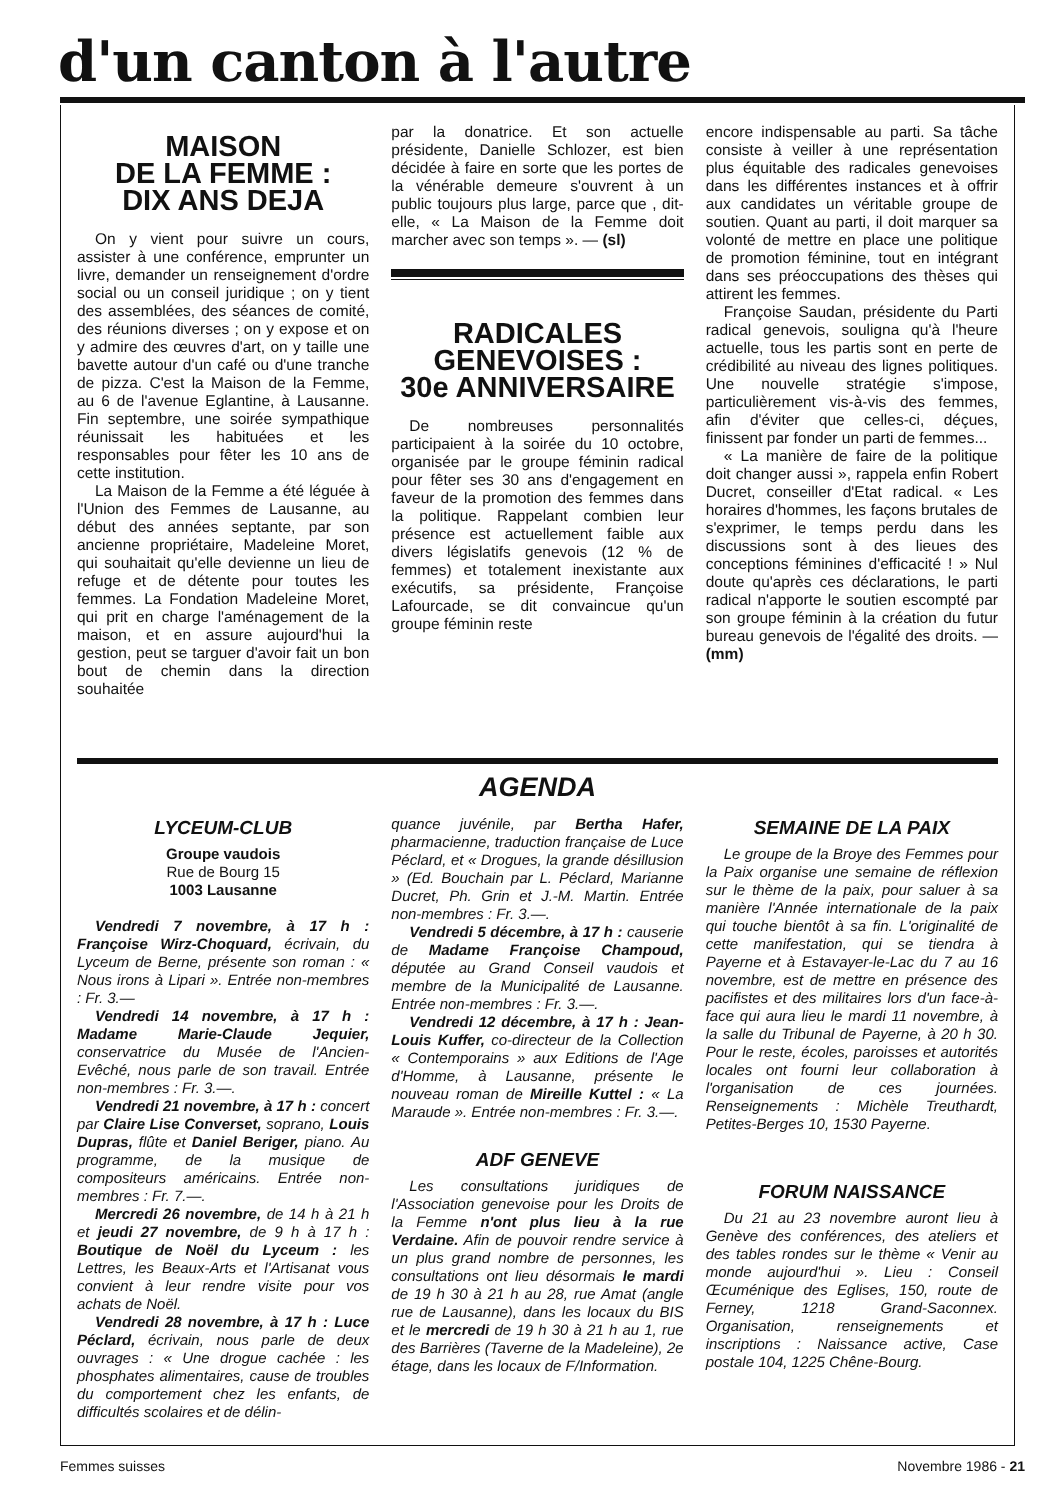d'un canton à l'autre
MAISON
DE LA FEMME :
DIX ANS DEJA
On y vient pour suivre un cours, assister à une conférence, emprunter un livre, demander un renseignement d'ordre social ou un conseil juridique ; on y tient des assemblées, des séances de comité, des réunions diverses ; on y expose et on y admire des œuvres d'art, on y taille une bavette autour d'un café ou d'une tranche de pizza. C'est la Maison de la Femme, au 6 de l'avenue Eglantine, à Lausanne. Fin septembre, une soirée sympathique réunissait les habituées et les responsables pour fêter les 10 ans de cette institution.
La Maison de la Femme a été léguée à l'Union des Femmes de Lausanne, au début des années septante, par son ancienne propriétaire, Madeleine Moret, qui souhaitait qu'elle devienne un lieu de refuge et de détente pour toutes les femmes. La Fondation Madeleine Moret, qui prit en charge l'aménagement de la maison, et en assure aujourd'hui la gestion, peut se targuer d'avoir fait un bon bout de chemin dans la direction souhaitée
par la donatrice. Et son actuelle présidente, Danielle Schlozer, est bien décidée à faire en sorte que les portes de la vénérable demeure s'ouvrent à un public toujours plus large, parce que , dit-elle, « La Maison de la Femme doit marcher avec son temps ». — (sl)
RADICALES
GENEVOISES :
30e ANNIVERSAIRE
De nombreuses personnalités participaient à la soirée du 10 octobre, organisée par le groupe féminin radical pour fêter ses 30 ans d'engagement en faveur de la promotion des femmes dans la politique. Rappelant combien leur présence est actuellement faible aux divers législatifs genevois (12 % de femmes) et totalement inexistante aux exécutifs, sa présidente, Françoise Lafourcade, se dit convaincue qu'un groupe féminin reste
encore indispensable au parti. Sa tâche consiste à veiller à une représentation plus équitable des radicales genevoises dans les différentes instances et à offrir aux candidates un véritable groupe de soutien. Quant au parti, il doit marquer sa volonté de mettre en place une politique de promotion féminine, tout en intégrant dans ses préoccupations des thèses qui attirent les femmes.
Françoise Saudan, présidente du Parti radical genevois, souligna qu'à l'heure actuelle, tous les partis sont en perte de crédibilité au niveau des lignes politiques. Une nouvelle stratégie s'impose, particulièrement vis-à-vis des femmes, afin d'éviter que celles-ci, déçues, finissent par fonder un parti de femmes...
« La manière de faire de la politique doit changer aussi », rappela enfin Robert Ducret, conseiller d'Etat radical. « Les horaires d'hommes, les façons brutales de s'exprimer, le temps perdu dans les discussions sont à des lieues des conceptions féminines d'efficacité ! » Nul doute qu'après ces déclarations, le parti radical n'apporte le soutien escompté par son groupe féminin à la création du futur bureau genevois de l'égalité des droits. — (mm)
AGENDA
LYCEUM-CLUB
Groupe vaudois
Rue de Bourg 15
1003 Lausanne
Vendredi 7 novembre, à 17 h : Françoise Wirz-Choquard, écrivain, du Lyceum de Berne, présente son roman : « Nous irons à Lipari ». Entrée non-membres : Fr. 3.—
Vendredi 14 novembre, à 17 h : Madame Marie-Claude Jequier, conservatrice du Musée de l'Ancien-Evêché, nous parle de son travail. Entrée non-membres : Fr. 3.—.
Vendredi 21 novembre, à 17 h : concert par Claire Lise Converset, soprano, Louis Dupras, flûte et Daniel Beriger, piano. Au programme, de la musique de compositeurs américains. Entrée non-membres : Fr. 7.—.
Mercredi 26 novembre, de 14 h à 21 h et jeudi 27 novembre, de 9 h à 17 h : Boutique de Noël du Lyceum : les Lettres, les Beaux-Arts et l'Artisanat vous convient à leur rendre visite pour vos achats de Noël.
Vendredi 28 novembre, à 17 h : Luce Péclard, écrivain, nous parle de deux ouvrages : « Une drogue cachée : les phosphates alimentaires, cause de troubles du comportement chez les enfants, de difficultés scolaires et de délin-
quance juvénile, par Bertha Hafer, pharmacienne, traduction française de Luce Péclard, et « Drogues, la grande désillusion » (Ed. Bouchain par L. Péclard, Marianne Ducret, Ph. Grin et J.-M. Martin. Entrée non-membres : Fr. 3.—.
Vendredi 5 décembre, à 17 h : causerie de Madame Françoise Champoud, députée au Grand Conseil vaudois et membre de la Municipalité de Lausanne. Entrée non-membres : Fr. 3.—.
Vendredi 12 décembre, à 17 h : Jean-Louis Kuffer, co-directeur de la Collection « Contemporains » aux Editions de l'Age d'Homme, à Lausanne, présente le nouveau roman de Mireille Kuttel : « La Maraude ». Entrée non-membres : Fr. 3.—.
ADF GENEVE
Les consultations juridiques de l'Association genevoise pour les Droits de la Femme n'ont plus lieu à la rue Verdaine. Afin de pouvoir rendre service à un plus grand nombre de personnes, les consultations ont lieu désormais le mardi de 19 h 30 à 21 h au 28, rue Amat (angle rue de Lausanne), dans les locaux du BIS et le mercredi de 19 h 30 à 21 h au 1, rue des Barrières (Taverne de la Madeleine), 2e étage, dans les locaux de F/Information.
SEMAINE DE LA PAIX
Le groupe de la Broye des Femmes pour la Paix organise une semaine de réflexion sur le thème de la paix, pour saluer à sa manière l'Année internationale de la paix qui touche bientôt à sa fin. L'originalité de cette manifestation, qui se tiendra à Payerne et à Estavayer-le-Lac du 7 au 16 novembre, est de mettre en présence des pacifistes et des militaires lors d'un face-à-face qui aura lieu le mardi 11 novembre, à la salle du Tribunal de Payerne, à 20 h 30. Pour le reste, écoles, paroisses et autorités locales ont fourni leur collaboration à l'organisation de ces journées. Renseignements : Michèle Treuthardt, Petites-Berges 10, 1530 Payerne.
FORUM NAISSANCE
Du 21 au 23 novembre auront lieu à Genève des conférences, des ateliers et des tables rondes sur le thème « Venir au monde aujourd'hui ». Lieu : Conseil Œcuménique des Eglises, 150, route de Ferney, 1218 Grand-Saconnex. Organisation, renseignements et inscriptions : Naissance active, Case postale 104, 1225 Chêne-Bourg.
Femmes suisses Novembre 1986 - 21